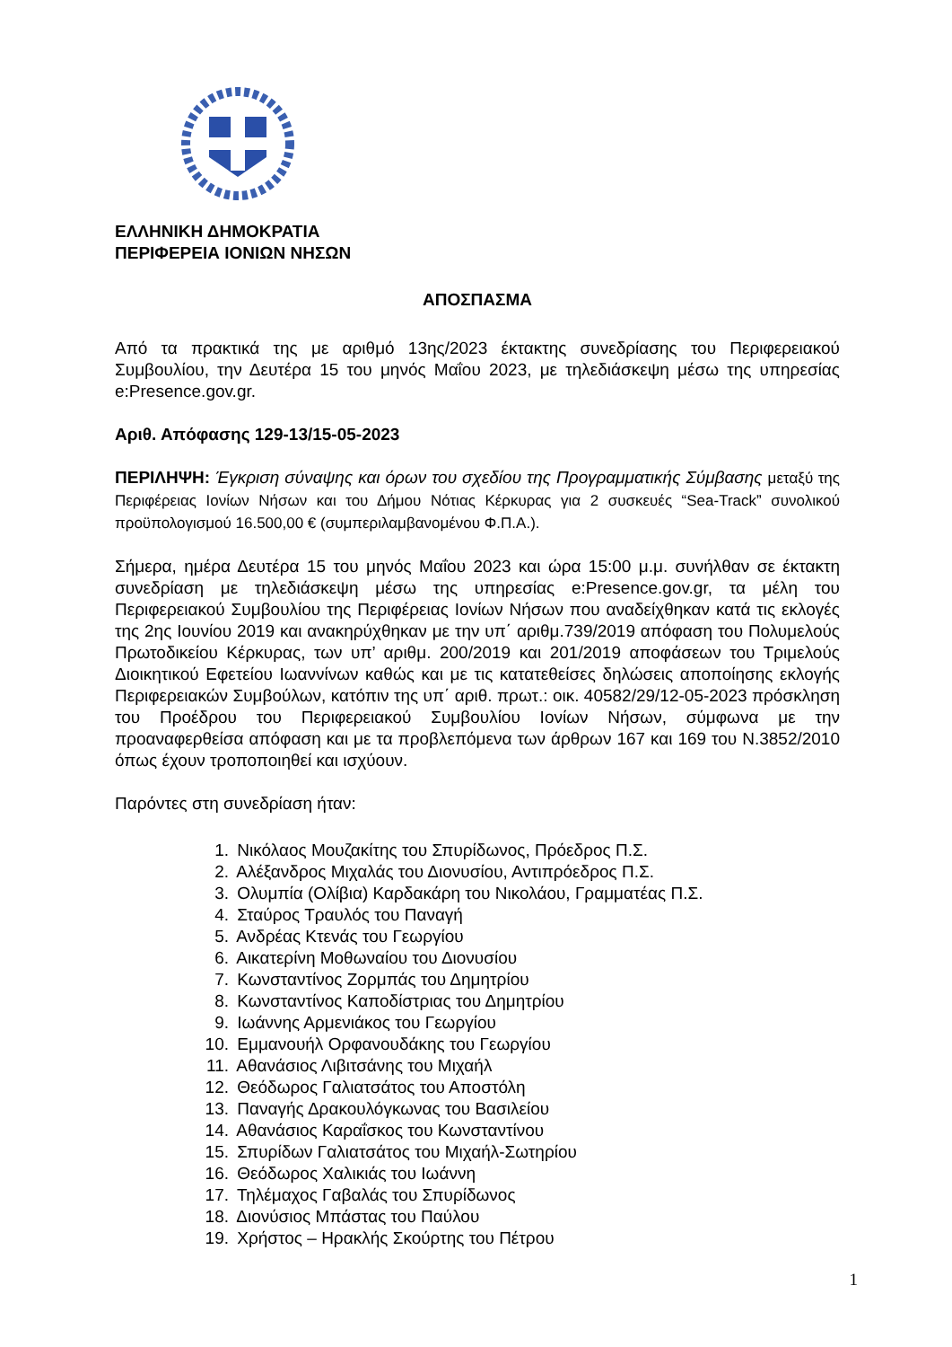ΕΛΛΗΝΙΚΗ ΔΗΜΟΚΡΑΤΙΑ
ΠΕΡΙΦΕΡΕΙΑ ΙΟΝΙΩΝ ΝΗΣΩΝ
ΑΠΟΣΠΑΣΜΑ
Από τα πρακτικά της με αριθμό 13ης/2023 έκτακτης συνεδρίασης του Περιφερειακού Συμβουλίου, την Δευτέρα 15 του μηνός Μαΐου 2023, με τηλεδιάσκεψη μέσω της υπηρεσίας e:Presence.gov.gr.
Αριθ. Απόφασης 129-13/15-05-2023
ΠΕΡΙΛΗΨΗ: Έγκριση σύναψης και όρων του σχεδίου της Προγραμματικής Σύμβασης μεταξύ της Περιφέρειας Ιονίων Νήσων και του Δήμου Νότιας Κέρκυρας για 2 συσκευές “Sea-Track” συνολικού προϋπολογισμού 16.500,00 € (συμπεριλαμβανομένου Φ.Π.Α.).
Σήμερα, ημέρα Δευτέρα 15 του μηνός Μαΐου 2023 και ώρα 15:00 μ.μ. συνήλθαν σε έκτακτη συνεδρίαση με τηλεδιάσκεψη μέσω της υπηρεσίας e:Presence.gov.gr, τα μέλη του Περιφερειακού Συμβουλίου της Περιφέρειας Ιονίων Νήσων που αναδείχθηκαν κατά τις εκλογές της 2ης Ιουνίου 2019 και ανακηρύχθηκαν με την υπ΄ αριθμ.739/2019 απόφαση του Πολυμελούς Πρωτοδικείου Κέρκυρας, των υπ’ αριθμ. 200/2019 και 201/2019 αποφάσεων του Τριμελούς Διοικητικού Εφετείου Ιωαννίνων καθώς και με τις κατατεθείσες δηλώσεις αποποίησης εκλογής Περιφερειακών Συμβούλων, κατόπιν της υπ΄ αριθ. πρωτ.: οικ. 40582/29/12-05-2023 πρόσκληση του Προέδρου του Περιφερειακού Συμβουλίου Ιονίων Νήσων, σύμφωνα με την προαναφερθείσα απόφαση και με τα προβλεπόμενα των άρθρων 167 και 169 του Ν.3852/2010 όπως έχουν τροποποιηθεί και ισχύουν.
Παρόντες στη συνεδρίαση ήταν:
1. Νικόλαος Μουζακίτης του Σπυρίδωνος, Πρόεδρος Π.Σ.
2. Αλέξανδρος Μιχαλάς του Διονυσίου, Αντιπρόεδρος Π.Σ.
3. Ολυμπία (Ολίβια) Καρδακάρη του Νικολάου, Γραμματέας Π.Σ.
4. Σταύρος Τραυλός του Παναγή
5. Ανδρέας Κτενάς του Γεωργίου
6. Αικατερίνη Μοθωναίου του Διονυσίου
7. Κωνσταντίνος Ζορμπάς του Δημητρίου
8. Κωνσταντίνος Καποδίστριας του Δημητρίου
9. Ιωάννης Αρμενιάκος του Γεωργίου
10. Εμμανουήλ Ορφανουδάκης του Γεωργίου
11. Αθανάσιος Λιβιτσάνης του Μιχαήλ
12. Θεόδωρος Γαλιατσάτος του Αποστόλη
13. Παναγής Δρακουλόγκωνας του Βασιλείου
14. Αθανάσιος Καραΐσκος του Κωνσταντίνου
15. Σπυρίδων Γαλιατσάτος του Μιχαήλ-Σωτηρίου
16. Θεόδωρος Χαλικιάς του Ιωάννη
17. Τηλέμαχος Γαβαλάς του Σπυρίδωνος
18. Διονύσιος Μπάστας του Παύλου
19. Χρήστος – Ηρακλής Σκούρτης του Πέτρου
1